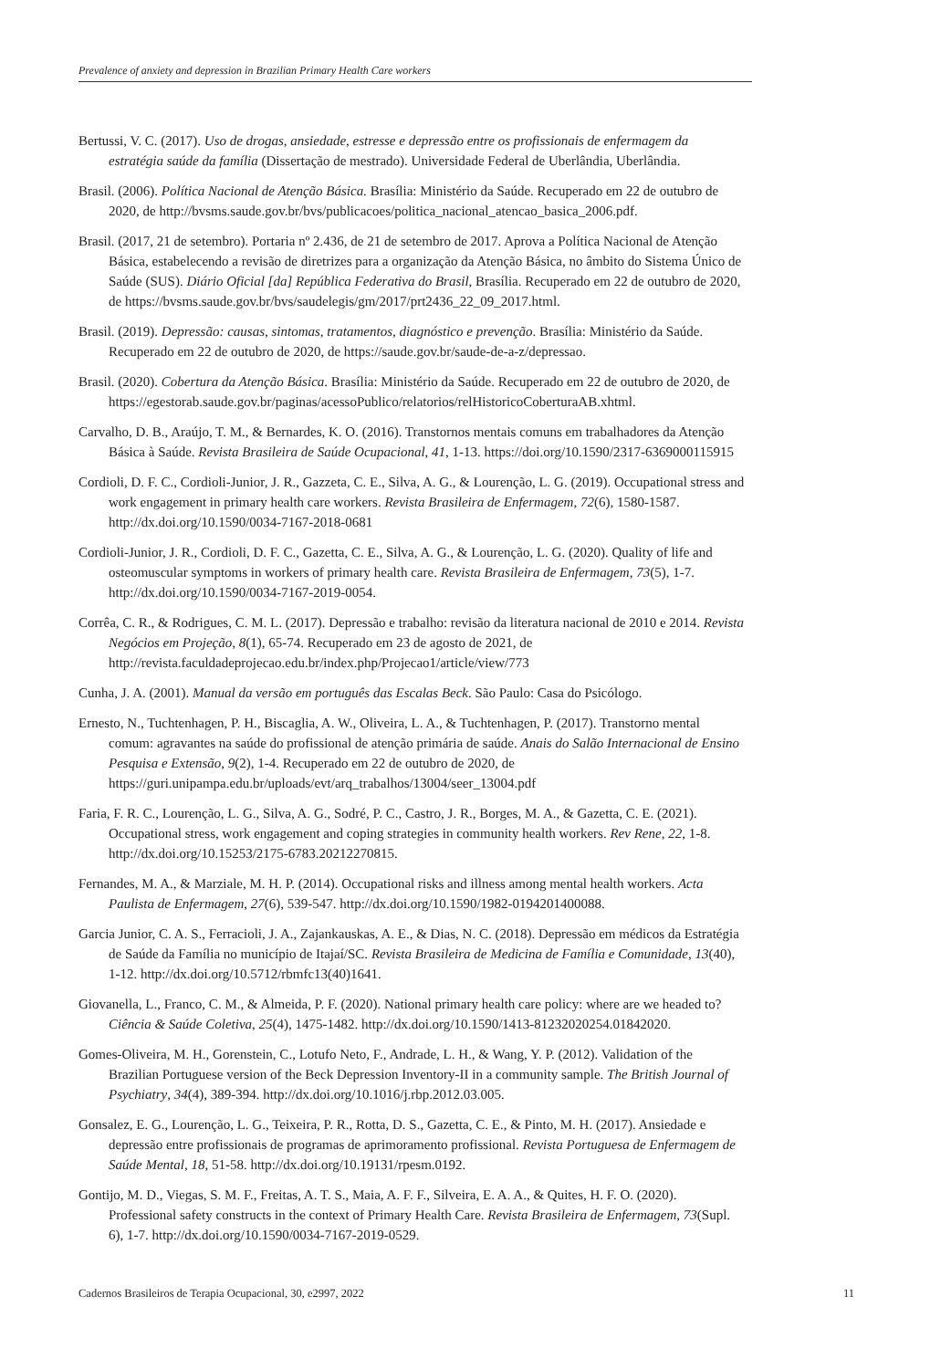Prevalence of anxiety and depression in Brazilian Primary Health Care workers
Bertussi, V. C. (2017). Uso de drogas, ansiedade, estresse e depressão entre os profissionais de enfermagem da estratégia saúde da família (Dissertação de mestrado). Universidade Federal de Uberlândia, Uberlândia.
Brasil. (2006). Política Nacional de Atenção Básica. Brasília: Ministério da Saúde. Recuperado em 22 de outubro de 2020, de http://bvsms.saude.gov.br/bvs/publicacoes/politica_nacional_atencao_basica_2006.pdf.
Brasil. (2017, 21 de setembro). Portaria nº 2.436, de 21 de setembro de 2017. Aprova a Política Nacional de Atenção Básica, estabelecendo a revisão de diretrizes para a organização da Atenção Básica, no âmbito do Sistema Único de Saúde (SUS). Diário Oficial [da] República Federativa do Brasil, Brasília. Recuperado em 22 de outubro de 2020, de https://bvsms.saude.gov.br/bvs/saudelegis/gm/2017/prt2436_22_09_2017.html.
Brasil. (2019). Depressão: causas, sintomas, tratamentos, diagnóstico e prevenção. Brasília: Ministério da Saúde. Recuperado em 22 de outubro de 2020, de https://saude.gov.br/saude-de-a-z/depressao.
Brasil. (2020). Cobertura da Atenção Básica. Brasília: Ministério da Saúde. Recuperado em 22 de outubro de 2020, de https://egestorab.saude.gov.br/paginas/acessoPublico/relatorios/relHistoricoCoberturaAB.xhtml.
Carvalho, D. B., Araújo, T. M., & Bernardes, K. O. (2016). Transtornos mentais comuns em trabalhadores da Atenção Básica à Saúde. Revista Brasileira de Saúde Ocupacional, 41, 1-13. https://doi.org/10.1590/2317-6369000115915
Cordioli, D. F. C., Cordioli-Junior, J. R., Gazzeta, C. E., Silva, A. G., & Lourenção, L. G. (2019). Occupational stress and work engagement in primary health care workers. Revista Brasileira de Enfermagem, 72(6), 1580-1587. http://dx.doi.org/10.1590/0034-7167-2018-0681
Cordioli-Junior, J. R., Cordioli, D. F. C., Gazetta, C. E., Silva, A. G., & Lourenção, L. G. (2020). Quality of life and osteomuscular symptoms in workers of primary health care. Revista Brasileira de Enfermagem, 73(5), 1-7. http://dx.doi.org/10.1590/0034-7167-2019-0054.
Corrêa, C. R., & Rodrigues, C. M. L. (2017). Depressão e trabalho: revisão da literatura nacional de 2010 e 2014. Revista Negócios em Projeção, 8(1), 65-74. Recuperado em 23 de agosto de 2021, de http://revista.faculdadeprojecao.edu.br/index.php/Projecao1/article/view/773
Cunha, J. A. (2001). Manual da versão em português das Escalas Beck. São Paulo: Casa do Psicólogo.
Ernesto, N., Tuchtenhagen, P. H., Biscaglia, A. W., Oliveira, L. A., & Tuchtenhagen, P. (2017). Transtorno mental comum: agravantes na saúde do profissional de atenção primária de saúde. Anais do Salão Internacional de Ensino Pesquisa e Extensão, 9(2), 1-4. Recuperado em 22 de outubro de 2020, de https://guri.unipampa.edu.br/uploads/evt/arq_trabalhos/13004/seer_13004.pdf
Faria, F. R. C., Lourenção, L. G., Silva, A. G., Sodré, P. C., Castro, J. R., Borges, M. A., & Gazetta, C. E. (2021). Occupational stress, work engagement and coping strategies in community health workers. Rev Rene, 22, 1-8. http://dx.doi.org/10.15253/2175-6783.20212270815.
Fernandes, M. A., & Marziale, M. H. P. (2014). Occupational risks and illness among mental health workers. Acta Paulista de Enfermagem, 27(6), 539-547. http://dx.doi.org/10.1590/1982-0194201400088.
Garcia Junior, C. A. S., Ferracioli, J. A., Zajankauskas, A. E., & Dias, N. C. (2018). Depressão em médicos da Estratégia de Saúde da Família no município de Itajaí/SC. Revista Brasileira de Medicina de Família e Comunidade, 13(40), 1-12. http://dx.doi.org/10.5712/rbmfc13(40)1641.
Giovanella, L., Franco, C. M., & Almeida, P. F. (2020). National primary health care policy: where are we headed to? Ciência & Saúde Coletiva, 25(4), 1475-1482. http://dx.doi.org/10.1590/1413-81232020254.01842020.
Gomes-Oliveira, M. H., Gorenstein, C., Lotufo Neto, F., Andrade, L. H., & Wang, Y. P. (2012). Validation of the Brazilian Portuguese version of the Beck Depression Inventory-II in a community sample. The British Journal of Psychiatry, 34(4), 389-394. http://dx.doi.org/10.1016/j.rbp.2012.03.005.
Gonsalez, E. G., Lourenção, L. G., Teixeira, P. R., Rotta, D. S., Gazetta, C. E., & Pinto, M. H. (2017). Ansiedade e depressão entre profissionais de programas de aprimoramento profissional. Revista Portuguesa de Enfermagem de Saúde Mental, 18, 51-58. http://dx.doi.org/10.19131/rpesm.0192.
Gontijo, M. D., Viegas, S. M. F., Freitas, A. T. S., Maia, A. F. F., Silveira, E. A. A., & Quites, H. F. O. (2020). Professional safety constructs in the context of Primary Health Care. Revista Brasileira de Enfermagem, 73(Supl. 6), 1-7. http://dx.doi.org/10.1590/0034-7167-2019-0529.
Cadernos Brasileiros de Terapia Ocupacional, 30, e2997, 2022 11